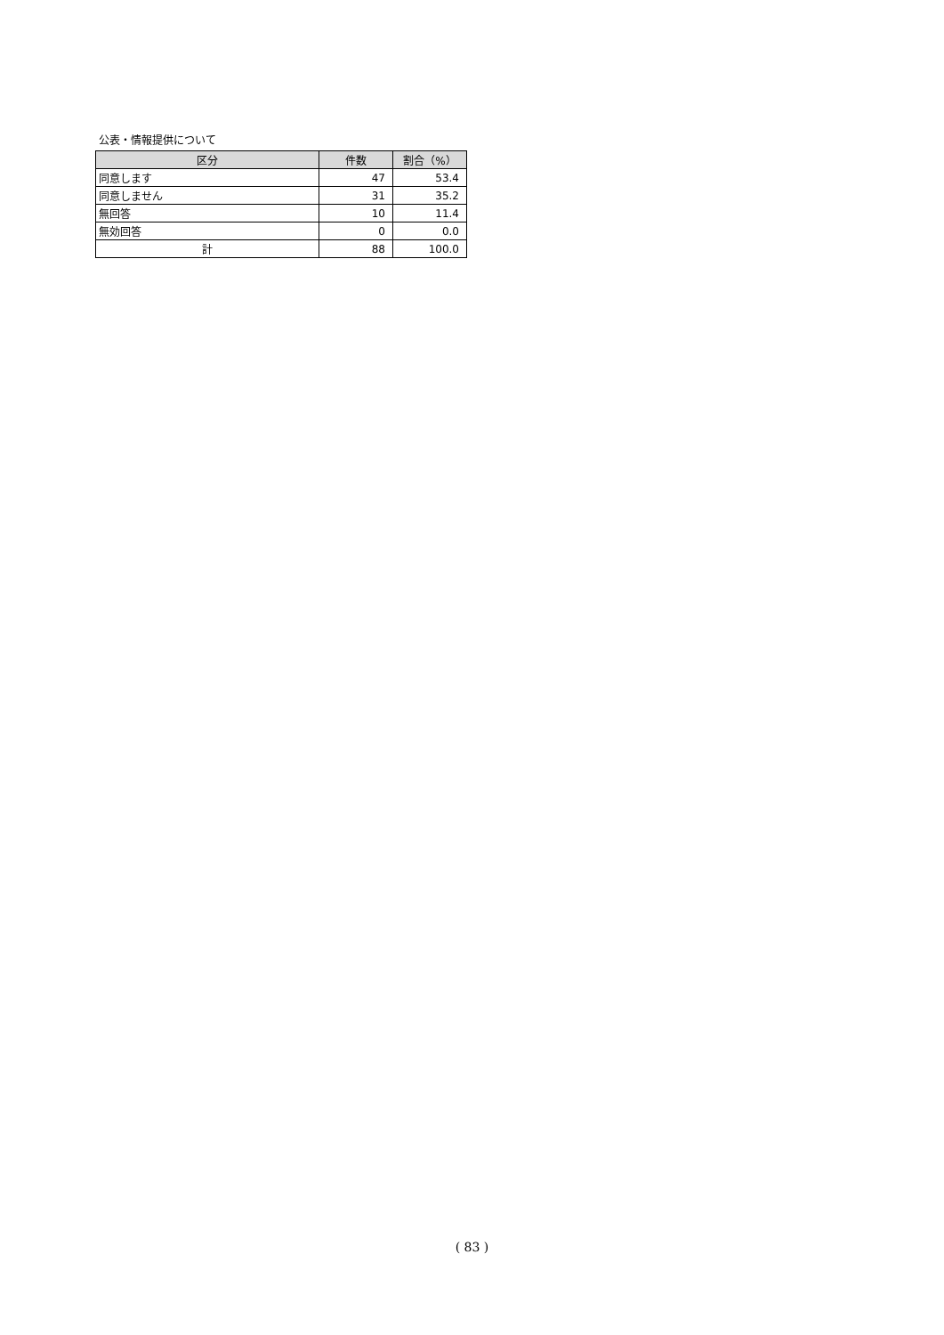公表・情報提供について
| 区分 | 件数 | 割合（%） |
| --- | --- | --- |
| 同意します | 47 | 53.4 |
| 同意しません | 31 | 35.2 |
| 無回答 | 10 | 11.4 |
| 無効回答 | 0 | 0.0 |
| 計 | 88 | 100.0 |
( 83 )